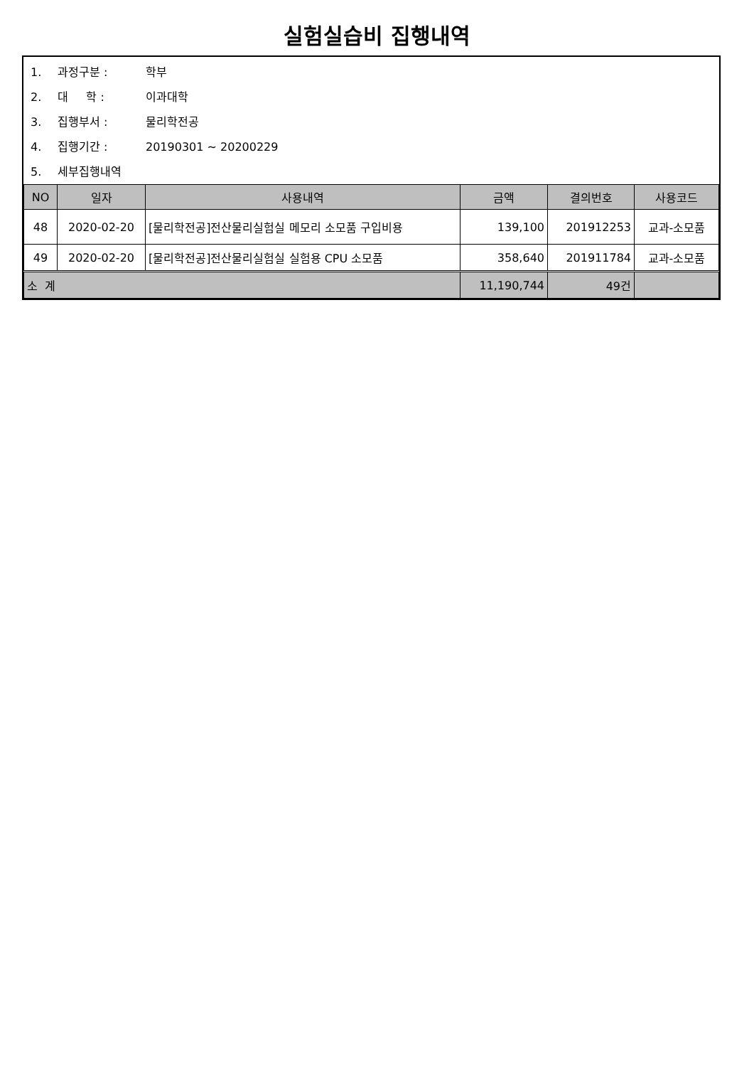실험실습비 집행내역
1. 과정구분 : 학부
2. 대 학 : 이과대학
3. 집행부서 : 물리학전공
4. 집행기간 : 20190301 ~ 20200229
5. 세부집행내역
| NO | 일자 | 사용내역 | 금액 | 결의번호 | 사용코드 |
| --- | --- | --- | --- | --- | --- |
| 48 | 2020-02-20 | [물리학전공]전산물리실험실 메모리 소모품 구입비용 | 139,100 | 201912253 | 교과-소모품 |
| 49 | 2020-02-20 | [물리학전공]전산물리실험실 실험용 CPU 소모품 | 358,640 | 201911784 | 교과-소모품 |
| 소 계 | | | 11,190,744 | 49건 | |